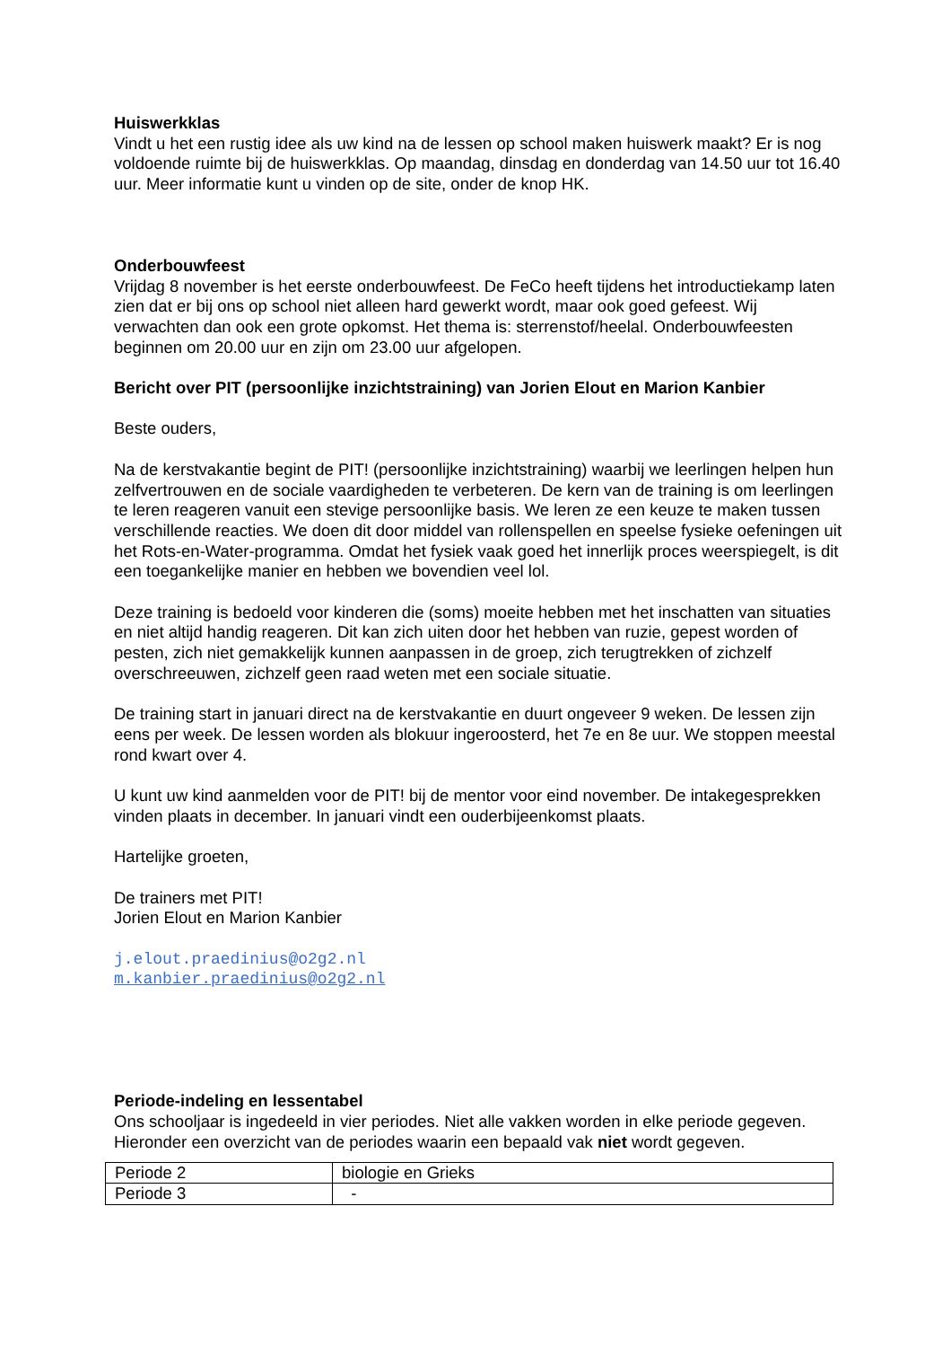Huiswerkklas
Vindt u het een rustig idee als uw kind na de lessen op school maken huiswerk maakt? Er is nog voldoende ruimte bij de huiswerkklas. Op maandag, dinsdag en donderdag van 14.50 uur tot 16.40 uur. Meer informatie kunt u vinden op de site, onder de knop HK.
Onderbouwfeest
Vrijdag 8 november is het eerste onderbouwfeest. De FeCo heeft tijdens het introductiekamp laten zien dat er bij ons op school niet alleen hard gewerkt wordt, maar ook goed gefeest. Wij verwachten dan ook een grote opkomst. Het thema is: sterrenstof/heelal. Onderbouwfeesten beginnen om 20.00 uur en zijn om 23.00 uur afgelopen.
Bericht over PIT (persoonlijke inzichtstraining) van Jorien Elout en Marion Kanbier
Beste ouders,
Na de kerstvakantie begint de PIT! (persoonlijke inzichtstraining) waarbij we leerlingen helpen hun zelfvertrouwen en de sociale vaardigheden te verbeteren. De kern van de training is om leerlingen te leren reageren vanuit een stevige persoonlijke basis. We leren ze een keuze te maken tussen verschillende reacties. We doen dit door middel van rollenspellen en speelse fysieke oefeningen uit het Rots-en-Water-programma. Omdat het fysiek vaak goed het innerlijk proces weerspiegelt, is dit een toegankelijke manier en hebben we bovendien veel lol.
Deze training is bedoeld voor kinderen die (soms) moeite hebben met het inschatten van situaties en niet altijd handig reageren. Dit kan zich uiten door het hebben van ruzie, gepest worden of pesten, zich niet gemakkelijk kunnen aanpassen in de groep, zich terugtrekken of zichzelf overschreeuwen, zichzelf geen raad weten met een sociale situatie.
De training start in januari direct na de kerstvakantie en duurt ongeveer 9 weken. De lessen zijn eens per week. De lessen worden als blokuur ingeroosterd, het 7e en 8e uur. We stoppen meestal rond kwart over 4.
U kunt uw kind aanmelden voor de PIT! bij de mentor voor eind november. De intakegesprekken vinden plaats in december. In januari vindt een ouderbijeenkomst plaats.
Hartelijke groeten,
De trainers met PIT!
Jorien Elout en Marion Kanbier
j.elout.praedinius@o2g2.nl
m.kanbier.praedinius@o2g2.nl
Periode-indeling en lessentabel
Ons schooljaar is ingedeeld in vier periodes. Niet alle vakken worden in elke periode gegeven. Hieronder een overzicht van de periodes waarin een bepaald vak niet wordt gegeven.
| Periode 2 | biologie en Grieks |
| Periode 3 | - |